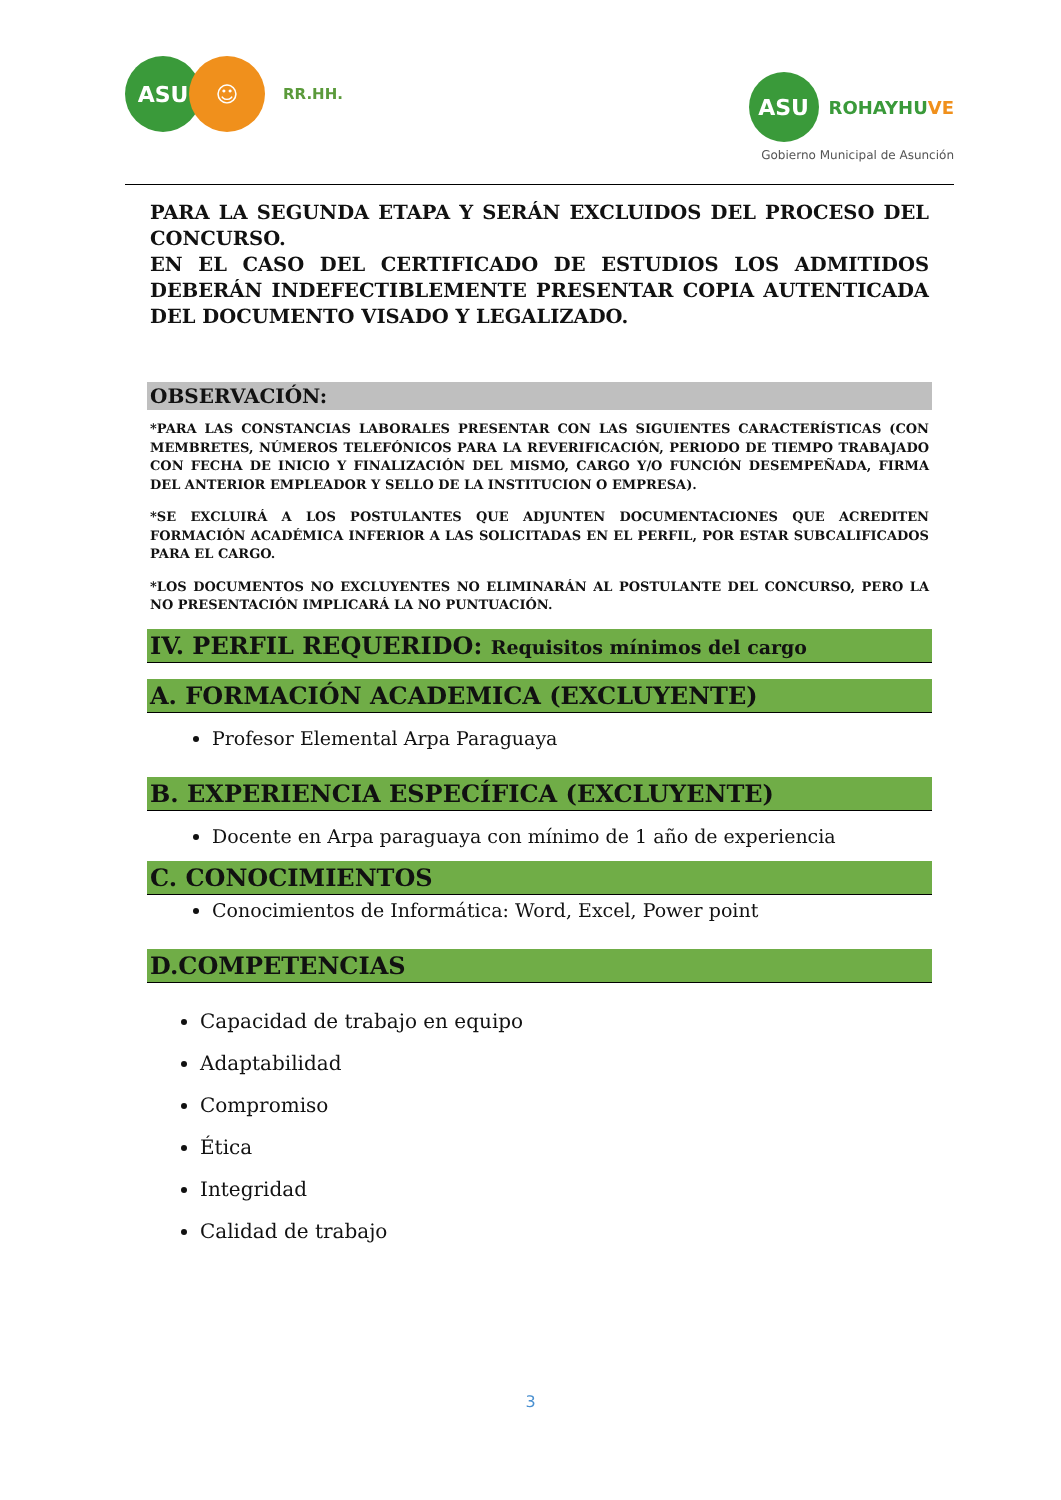ASU ☺
RR.HH.
ASU
ROHAYHUVE
Gobierno Municipal de Asunción
PARA LA SEGUNDA ETAPA Y SERÁN EXCLUIDOS DEL PROCESO DEL CONCURSO.
EN EL CASO DEL CERTIFICADO DE ESTUDIOS LOS ADMITIDOS DEBERÁN INDEFECTIBLEMENTE PRESENTAR COPIA AUTENTICADA DEL DOCUMENTO VISADO Y LEGALIZADO.
OBSERVACIÓN:
*PARA LAS CONSTANCIAS LABORALES PRESENTAR CON LAS SIGUIENTES CARACTERÍSTICAS (CON MEMBRETES, NÚMEROS TELEFÓNICOS PARA LA REVERIFICACIÓN, PERIODO DE TIEMPO TRABAJADO CON FECHA DE INICIO Y FINALIZACIÓN DEL MISMO, CARGO Y/O FUNCIÓN DESEMPEÑADA, FIRMA DEL ANTERIOR EMPLEADOR Y SELLO DE LA INSTITUCION O EMPRESA).
*SE EXCLUIRÁ A LOS POSTULANTES QUE ADJUNTEN DOCUMENTACIONES QUE ACREDITEN FORMACIÓN ACADÉMICA INFERIOR A LAS SOLICITADAS EN EL PERFIL, POR ESTAR SUBCALIFICADOS PARA EL CARGO.
*LOS DOCUMENTOS NO EXCLUYENTES NO ELIMINARÁN AL POSTULANTE DEL CONCURSO, PERO LA NO PRESENTACIÓN IMPLICARÁ LA NO PUNTUACIÓN.
IV. PERFIL REQUERIDO: Requisitos mínimos del cargo
A. FORMACIÓN ACADEMICA (EXCLUYENTE)
Profesor Elemental Arpa Paraguaya
B. EXPERIENCIA ESPECÍFICA (EXCLUYENTE)
Docente en Arpa paraguaya con mínimo de 1 año de experiencia
C. CONOCIMIENTOS
Conocimientos de Informática: Word, Excel, Power point
D.COMPETENCIAS
Capacidad de trabajo en equipo
Adaptabilidad
Compromiso
Ética
Integridad
Calidad de trabajo
3